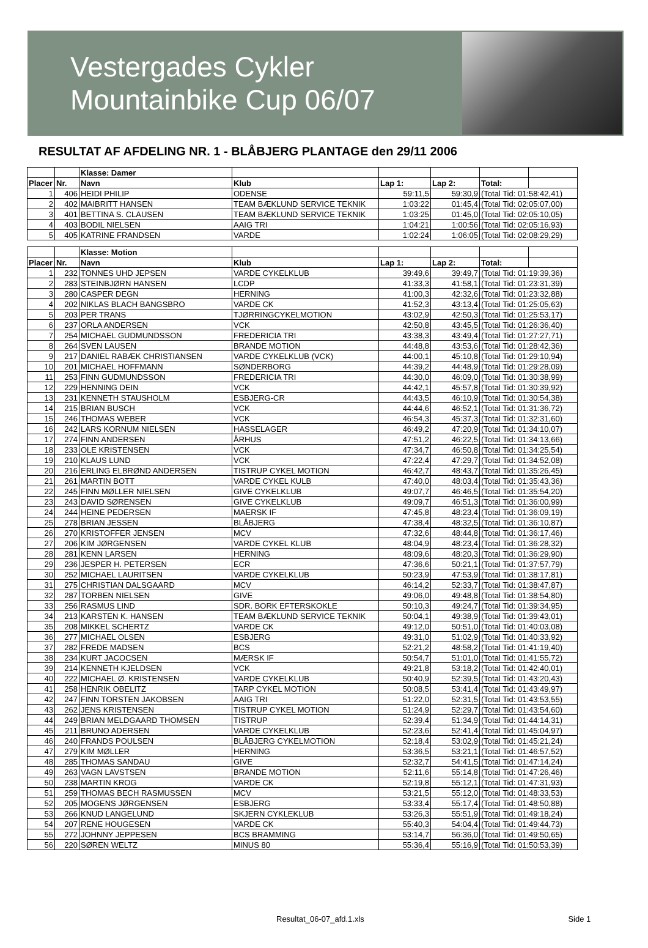Vestergades Cykler
Mountainbike Cup 06/07
RESULTAT AF AFDELING NR. 1 - BLÅBJERG PLANTAGE den 29/11 2006
| | | Klasse: Damer | | | | | |
| Placer | Nr. | Navn | Klub | Lap 1: | Lap 2: | Total: | |
| 1 | 406 | HEIDI PHILIP | ODENSE | 59:11,5 | 59:30,9 | (Total Tid: 01:58:42,41) | |
| 2 | 402 | MAIBRITT HANSEN | TEAM BÆKLUND SERVICE TEKNIK | 1:03:22 | 01:45,4 | (Total Tid: 02:05:07,00) | |
| 3 | 401 | BETTINA S. CLAUSEN | TEAM BÆKLUND SERVICE TEKNIK | 1:03:25 | 01:45,0 | (Total Tid: 02:05:10,05) | |
| 4 | 403 | BODIL NIELSEN | AAIG TRI | 1:04:21 | 1:00:56 | (Total Tid: 02:05:16,93) | |
| 5 | 405 | KATRINE FRANDSEN | VARDE | 1:02:24 | 1:06:05 | (Total Tid: 02:08:29,29) | |
| | | Klasse: Motion | | | | | |
| Placer | Nr. | Navn | Klub | Lap 1: | Lap 2: | Total: | |
| 1 | 232 | TONNES UHD JEPSEN | VARDE CYKELKLUB | 39:49,6 | 39:49,7 | (Total Tid: 01:19:39,36) | |
| 2 | 283 | STEINBJØRN HANSEN | LCDP | 41:33,3 | 41:58,1 | (Total Tid: 01:23:31,39) | |
| 3 | 280 | CASPER DEGN | HERNING | 41:00,3 | 42:32,6 | (Total Tid: 01:23:32,88) | |
| 4 | 202 | NIKLAS BLACH BANGSBRO | VARDE CK | 41:52,3 | 43:13,4 | (Total Tid: 01:25:05,63) | |
| 5 | 203 | PER TRANS | TJØRRINGCYKELMOTION | 43:02,9 | 42:50,3 | (Total Tid: 01:25:53,17) | |
| 6 | 237 | ORLA ANDERSEN | VCK | 42:50,8 | 43:45,5 | (Total Tid: 01:26:36,40) | |
| 7 | 254 | MICHAEL GUDMUNDSSON | FREDERICIA TRI | 43:38,3 | 43:49,4 | (Total Tid: 01:27:27,71) | |
| 8 | 264 | SVEN LAUSEN | BRANDE MOTION | 44:48,8 | 43:53,6 | (Total Tid: 01:28:42,36) | |
| 9 | 217 | DANIEL RABÆK CHRISTIANSEN | VARDE CYKELKLUB (VCK) | 44:00,1 | 45:10,8 | (Total Tid: 01:29:10,94) | |
| 10 | 201 | MICHAEL HOFFMANN | SØNDERBORG | 44:39,2 | 44:48,9 | (Total Tid: 01:29:28,09) | |
| 11 | 253 | FINN GUDMUNDSSON | FREDERICIA TRI | 44:30,0 | 46:09,0 | (Total Tid: 01:30:38,99) | |
| 12 | 229 | HENNING DEIN | VCK | 44:42,1 | 45:57,8 | (Total Tid: 01:30:39,92) | |
| 13 | 231 | KENNETH STAUSHOLM | ESBJERG-CR | 44:43,5 | 46:10,9 | (Total Tid: 01:30:54,38) | |
| 14 | 215 | BRIAN BUSCH | VCK | 44:44,6 | 46:52,1 | (Total Tid: 01:31:36,72) | |
| 15 | 246 | THOMAS WEBER | VCK | 46:54,3 | 45:37,3 | (Total Tid: 01:32:31,60) | |
| 16 | 242 | LARS KORNUM NIELSEN | HASSELAGER | 46:49,2 | 47:20,9 | (Total Tid: 01:34:10,07) | |
| 17 | 274 | FINN ANDERSEN | ÅRHUS | 47:51,2 | 46:22,5 | (Total Tid: 01:34:13,66) | |
| 18 | 233 | OLE KRISTENSEN | VCK | 47:34,7 | 46:50,8 | (Total Tid: 01:34:25,54) | |
| 19 | 210 | KLAUS LUND | VCK | 47:22,4 | 47:29,7 | (Total Tid: 01:34:52,08) | |
| 20 | 216 | ERLING ELBRØND ANDERSEN | TISTRUP CYKEL MOTION | 46:42,7 | 48:43,7 | (Total Tid: 01:35:26,45) | |
| 21 | 261 | MARTIN BOTT | VARDE CYKEL KULB | 47:40,0 | 48:03,4 | (Total Tid: 01:35:43,36) | |
| 22 | 245 | FINN MØLLER NIELSEN | GIVE CYKELKLUB | 49:07,7 | 46:46,5 | (Total Tid: 01:35:54,20) | |
| 23 | 243 | DAVID SØRENSEN | GIVE CYKELKLUB | 49:09,7 | 46:51,3 | (Total Tid: 01:36:00,99) | |
| 24 | 244 | HEINE PEDERSEN | MAERSK IF | 47:45,8 | 48:23,4 | (Total Tid: 01:36:09,19) | |
| 25 | 278 | BRIAN JESSEN | BLÅBJERG | 47:38,4 | 48:32,5 | (Total Tid: 01:36:10,87) | |
| 26 | 270 | KRISTOFFER JENSEN | MCV | 47:32,6 | 48:44,8 | (Total Tid: 01:36:17,46) | |
| 27 | 206 | KIM JØRGENSEN | VARDE CYKEL KLUB | 48:04,9 | 48:23,4 | (Total Tid: 01:36:28,32) | |
| 28 | 281 | KENN LARSEN | HERNING | 48:09,6 | 48:20,3 | (Total Tid: 01:36:29,90) | |
| 29 | 236 | JESPER H. PETERSEN | ECR | 47:36,6 | 50:21,1 | (Total Tid: 01:37:57,79) | |
| 30 | 252 | MICHAEL LAURITSEN | VARDE CYKELKLUB | 50:23,9 | 47:53,9 | (Total Tid: 01:38:17,81) | |
| 31 | 275 | CHRISTIAN DALSGAARD | MCV | 46:14,2 | 52:33,7 | (Total Tid: 01:38:47,87) | |
| 32 | 287 | TORBEN NIELSEN | GIVE | 49:06,0 | 49:48,8 | (Total Tid: 01:38:54,80) | |
| 33 | 256 | RASMUS LIND | SDR. BORK EFTERSKOKLE | 50:10,3 | 49:24,7 | (Total Tid: 01:39:34,95) | |
| 34 | 213 | KARSTEN K. HANSEN | TEAM BÆKLUND SERVICE TEKNIK | 50:04,1 | 49:38,9 | (Total Tid: 01:39:43,01) | |
| 35 | 208 | MIKKEL SCHERTZ | VARDE CK | 49:12,0 | 50:51,0 | (Total Tid: 01:40:03,08) | |
| 36 | 277 | MICHAEL OLSEN | ESBJERG | 49:31,0 | 51:02,9 | (Total Tid: 01:40:33,92) | |
| 37 | 282 | FREDE MADSEN | BCS | 52:21,2 | 48:58,2 | (Total Tid: 01:41:19,40) | |
| 38 | 234 | KURT JACOCSEN | MÆRSK IF | 50:54,7 | 51:01,0 | (Total Tid: 01:41:55,72) | |
| 39 | 214 | KENNETH KJELDSEN | VCK | 49:21,8 | 53:18,2 | (Total Tid: 01:42:40,01) | |
| 40 | 222 | MICHAEL Ø. KRISTENSEN | VARDE CYKELKLUB | 50:40,9 | 52:39,5 | (Total Tid: 01:43:20,43) | |
| 41 | 258 | HENRIK OBELITZ | TARP CYKEL MOTION | 50:08,5 | 53:41,4 | (Total Tid: 01:43:49,97) | |
| 42 | 247 | FINN TORSTEN JAKOBSEN | AAIG TRI | 51:22,0 | 52:31,5 | (Total Tid: 01:43:53,55) | |
| 43 | 262 | JENS KRISTENSEN | TISTRUP CYKEL MOTION | 51:24,9 | 52:29,7 | (Total Tid: 01:43:54,60) | |
| 44 | 249 | BRIAN MELDGAARD THOMSEN | TISTRUP | 52:39,4 | 51:34,9 | (Total Tid: 01:44:14,31) | |
| 45 | 211 | BRUNO ADERSEN | VARDE CYKELKLUB | 52:23,6 | 52:41,4 | (Total Tid: 01:45:04,97) | |
| 46 | 240 | FRANDS POULSEN | BLÅBJERG CYKELMOTION | 52:18,4 | 53:02,9 | (Total Tid: 01:45:21,24) | |
| 47 | 279 | KIM MØLLER | HERNING | 53:36,5 | 53:21,1 | (Total Tid: 01:46:57,52) | |
| 48 | 285 | THOMAS SANDAU | GIVE | 52:32,7 | 54:41,5 | (Total Tid: 01:47:14,24) | |
| 49 | 263 | VAGN LAVSTSEN | BRANDE MOTION | 52:11,6 | 55:14,8 | (Total Tid: 01:47:26,46) | |
| 50 | 238 | MARTIN KROG | VARDE CK | 52:19,8 | 55:12,1 | (Total Tid: 01:47:31,93) | |
| 51 | 259 | THOMAS BECH RASMUSSEN | MCV | 53:21,5 | 55:12,0 | (Total Tid: 01:48:33,53) | |
| 52 | 205 | MOGENS JØRGENSEN | ESBJERG | 53:33,4 | 55:17,4 | (Total Tid: 01:48:50,88) | |
| 53 | 266 | KNUD LANGELUND | SKJERN CYKLEKLUB | 53:26,3 | 55:51,9 | (Total Tid: 01:49:18,24) | |
| 54 | 207 | RENE HOUGESEN | VARDE CK | 55:40,3 | 54:04,4 | (Total Tid: 01:49:44,73) | |
| 55 | 272 | JOHNNY JEPPESEN | BCS BRAMMING | 53:14,7 | 56:36,0 | (Total Tid: 01:49:50,65) | |
| 56 | 220 | SØREN WELTZ | MINUS 80 | 55:36,4 | 55:16,9 | (Total Tid: 01:50:53,39) | |
Resultat_06-07_afd.1.xls Side 1